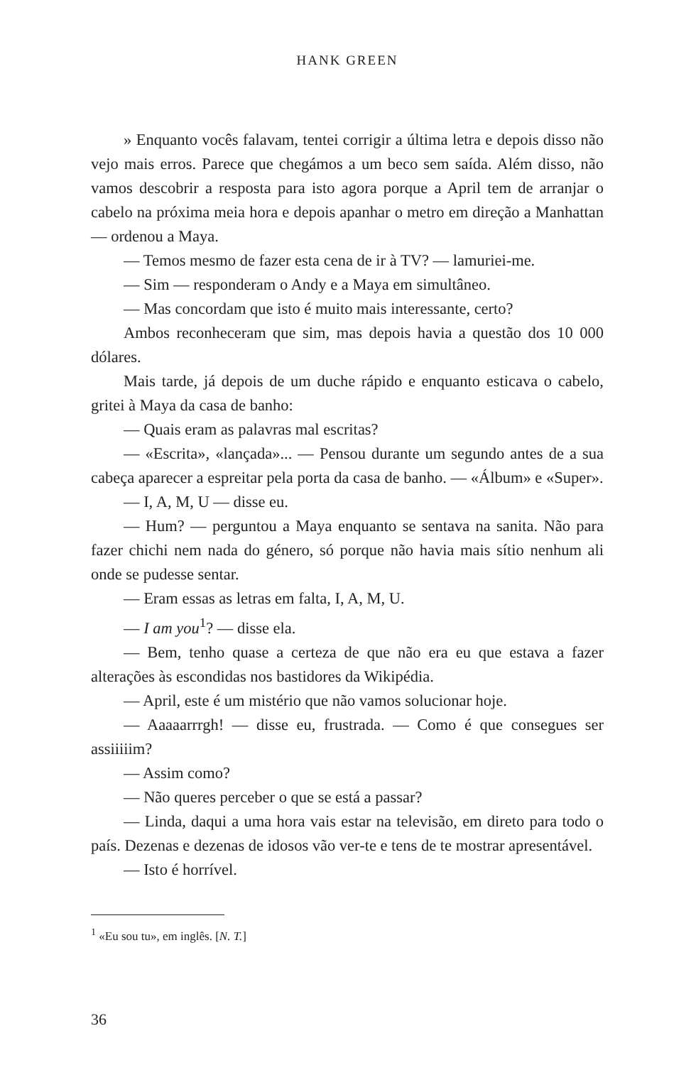HANK GREEN
» Enquanto vocês falavam, tentei corrigir a última letra e depois disso não vejo mais erros. Parece que chegámos a um beco sem saída. Além disso, não vamos descobrir a resposta para isto agora porque a April tem de arranjar o cabelo na próxima meia hora e depois apanhar o metro em direção a Manhattan — ordenou a Maya.
— Temos mesmo de fazer esta cena de ir à TV? — lamuriei-me.
— Sim — responderam o Andy e a Maya em simultâneo.
— Mas concordam que isto é muito mais interessante, certo?
Ambos reconheceram que sim, mas depois havia a questão dos 10 000 dólares.
Mais tarde, já depois de um duche rápido e enquanto esticava o cabelo, gritei à Maya da casa de banho:
— Quais eram as palavras mal escritas?
— «Escrita», «lançada»... — Pensou durante um segundo antes de a sua cabeça aparecer a espreitar pela porta da casa de banho. — «Álbum» e «Super».
— I, A, M, U — disse eu.
— Hum? — perguntou a Maya enquanto se sentava na sanita. Não para fazer chichi nem nada do género, só porque não havia mais sítio nenhum ali onde se pudesse sentar.
— Eram essas as letras em falta, I, A, M, U.
— I am you<sup>1</sup>? — disse ela.
— Bem, tenho quase a certeza de que não era eu que estava a fazer alterações às escondidas nos bastidores da Wikipédia.
— April, este é um mistério que não vamos solucionar hoje.
— Aaaaarrrgh! — disse eu, frustrada. — Como é que consegues ser assiiiiim?
— Assim como?
— Não queres perceber o que se está a passar?
— Linda, daqui a uma hora vais estar na televisão, em direto para todo o país. Dezenas e dezenas de idosos vão ver-te e tens de te mostrar apresentável.
— Isto é horrível.
<sup>1</sup> «Eu sou tu», em inglês. [N. T.]
36